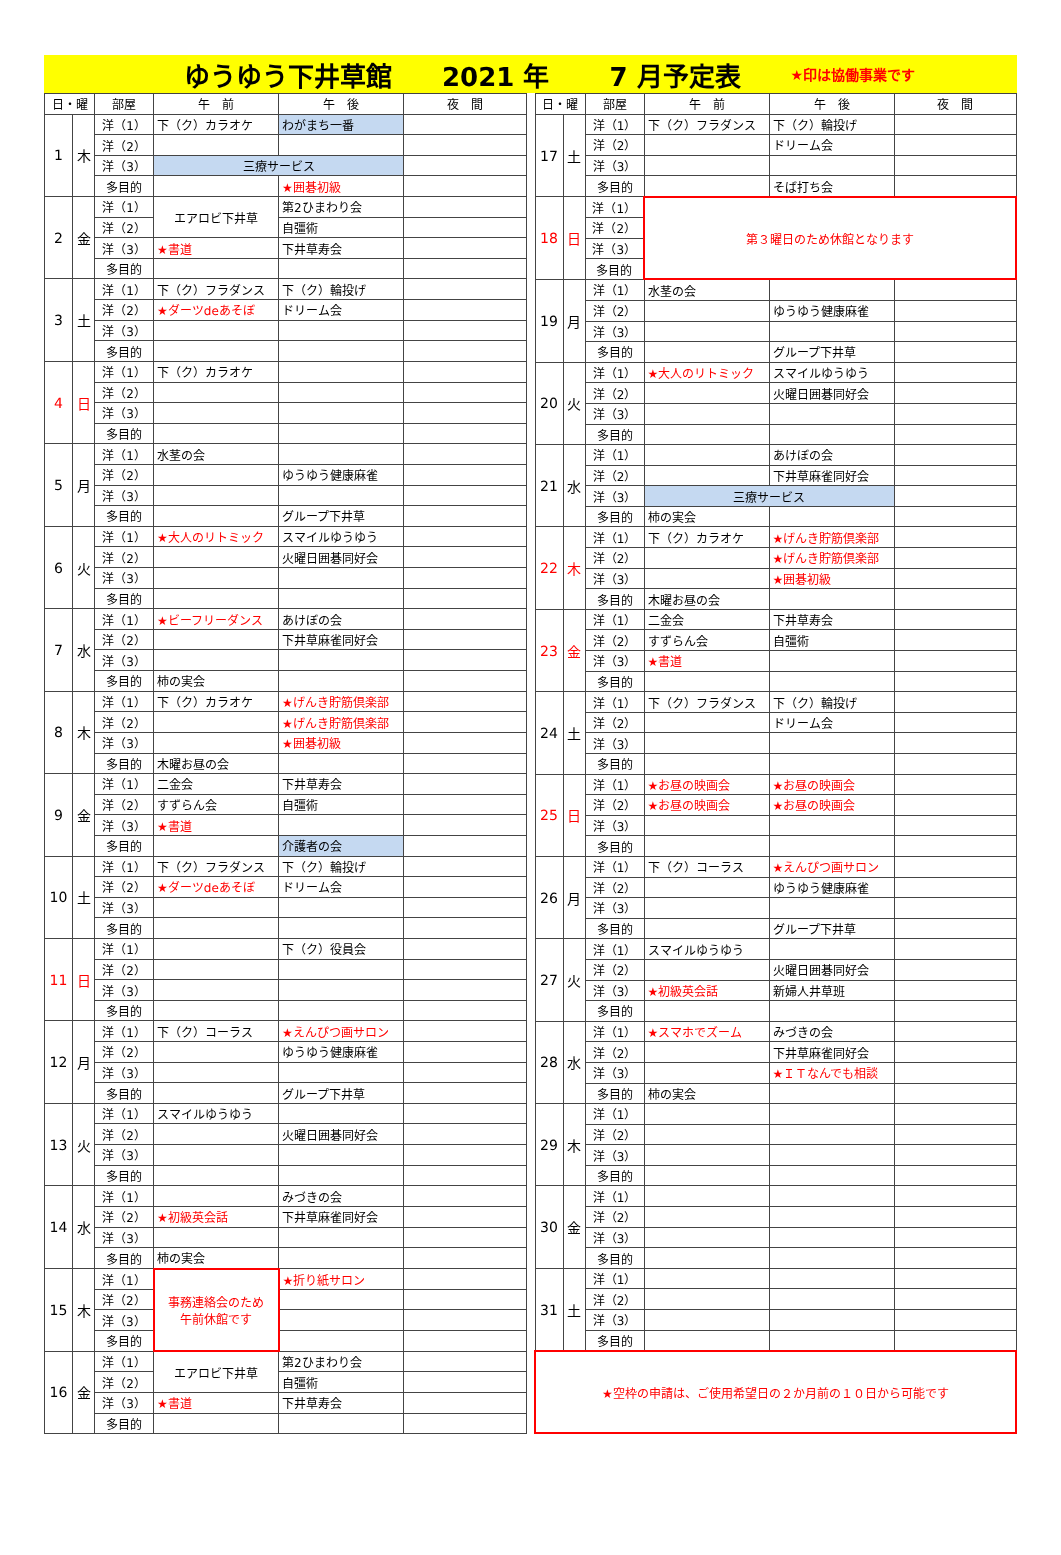ゆうゆう下井草館 2021 年 7 月予定表 ★印は協働事業です
| 日・曜 | | 部屋 | 午 前 | 午 後 | 夜 間 |
| --- | --- | --- | --- | --- | --- |
| 1 | 木 | 洋（1） | 下（ク）カラオケ | わがまち一番 | |
| | | 洋（2） | | | |
| | | 洋（3） | 三療サービス | | |
| | | 多目的 | | ★囲碁初級 | |
| 2 | 金 | 洋（1） | エアロビ下井草 | 第2ひまわり会 | |
| | | 洋（2） | | 自彊術 | |
| | | 洋（3） | ★書道 | 下井草寿会 | |
| | | 多目的 | | | |
| 3 | 土 | 洋（1） | 下（ク）フラダンス | 下（ク）輪投げ | |
| | | 洋（2） | ★ダーツdeあそぼ | ドリーム会 | |
| | | 洋（3） | | | |
| | | 多目的 | | | |
| 4 | 日 | 洋（1） | 下（ク）カラオケ | | |
| | | 洋（2） | | | |
| | | 洋（3） | | | |
| | | 多目的 | | | |
| 5 | 月 | 洋（1） | 水茎の会 | | |
| | | 洋（2） | | ゆうゆう健康麻雀 | |
| | | 洋（3） | | | |
| | | 多目的 | | グループ下井草 | |
| 6 | 火 | 洋（1） | ★大人のリトミック | スマイルゆうゆう | |
| | | 洋（2） | | 火曜日囲碁同好会 | |
| | | 洋（3） | | | |
| | | 多目的 | | | |
| 7 | 水 | 洋（1） | ★ビーフリーダンス | あけぼの会 | |
| | | 洋（2） | | 下井草麻雀同好会 | |
| | | 洋（3） | | | |
| | | 多目的 | 柿の実会 | | |
| 8 | 木 | 洋（1） | 下（ク）カラオケ | ★げんき貯筋倶楽部 | |
| | | 洋（2） | | ★げんき貯筋倶楽部 | |
| | | 洋（3） | | ★囲碁初級 | |
| | | 多目的 | 木曜お昼の会 | | |
| 9 | 金 | 洋（1） | 二金会 | 下井草寿会 | |
| | | 洋（2） | すずらん会 | 自彊術 | |
| | | 洋（3） | ★書道 | | |
| | | 多目的 | | 介護者の会 | |
| 10 | 土 | 洋（1） | 下（ク）フラダンス | 下（ク）輪投げ | |
| | | 洋（2） | ★ダーツdeあそぼ | ドリーム会 | |
| | | 洋（3） | | | |
| | | 多目的 | | | |
| 11 | 日 | 洋（1） | | 下（ク）役員会 | |
| | | 洋（2） | | | |
| | | 洋（3） | | | |
| | | 多目的 | | | |
| 12 | 月 | 洋（1） | 下（ク）コーラス | ★えんぴつ画サロン | |
| | | 洋（2） | | ゆうゆう健康麻雀 | |
| | | 洋（3） | | | |
| | | 多目的 | | グループ下井草 | |
| 13 | 火 | 洋（1） | スマイルゆうゆう | | |
| | | 洋（2） | | 火曜日囲碁同好会 | |
| | | 洋（3） | | | |
| | | 多目的 | | | |
| 14 | 水 | 洋（1） | | みづきの会 | |
| | | 洋（2） | ★初級英会話 | 下井草麻雀同好会 | |
| | | 洋（3） | | | |
| | | 多目的 | 柿の実会 | | |
| 15 | 木 | 洋（1） | 事務連絡会のため 午前休館です | ★折り紙サロン | |
| | | 洋（2） | | | |
| | | 洋（3） | | | |
| | | 多目的 | | | |
| 16 | 金 | 洋（1） | エアロビ下井草 | 第2ひまわり会 | |
| | | 洋（2） | | 自彊術 | |
| | | 洋（3） | ★書道 | 下井草寿会 | |
| | | 多目的 | | | |
| 日・曜 | | 部屋 | 午 前 | 午 後 | 夜 間 |
| --- | --- | --- | --- | --- | --- |
| 17 | 土 | 洋（1） | 下（ク）フラダンス | 下（ク）輪投げ | |
| | | 洋（2） | | ドリーム会 | |
| | | 洋（3） | | | |
| | | 多目的 | | そば打ち会 | |
| 18 | 日 | 洋（1） | 第３曜日のため休館となります | | |
| | | 洋（2） | | | |
| | | 洋（3） | | | |
| | | 多目的 | | | |
| 19 | 月 | 洋（1） | 水茎の会 | | |
| | | 洋（2） | | ゆうゆう健康麻雀 | |
| | | 洋（3） | | | |
| | | 多目的 | | グループ下井草 | |
| 20 | 火 | 洋（1） | ★大人のリトミック | スマイルゆうゆう | |
| | | 洋（2） | | 火曜日囲碁同好会 | |
| | | 洋（3） | | | |
| | | 多目的 | | | |
| 21 | 水 | 洋（1） | | あけぼの会 | |
| | | 洋（2） | | 下井草麻雀同好会 | |
| | | 洋（3） | 三療サービス | | |
| | | 多目的 | 柿の実会 | | |
| 22 | 木 | 洋（1） | 下（ク）カラオケ | ★げんき貯筋倶楽部 | |
| | | 洋（2） | | ★げんき貯筋倶楽部 | |
| | | 洋（3） | | ★囲碁初級 | |
| | | 多目的 | 木曜お昼の会 | | |
| 23 | 金 | 洋（1） | 二金会 | 下井草寿会 | |
| | | 洋（2） | すずらん会 | 自彊術 | |
| | | 洋（3） | ★書道 | | |
| | | 多目的 | | | |
| 24 | 土 | 洋（1） | 下（ク）フラダンス | 下（ク）輪投げ | |
| | | 洋（2） | | ドリーム会 | |
| | | 洋（3） | | | |
| | | 多目的 | | | |
| 25 | 日 | 洋（1） | ★お昼の映画会 | ★お昼の映画会 | |
| | | 洋（2） | ★お昼の映画会 | ★お昼の映画会 | |
| | | 洋（3） | | | |
| | | 多目的 | | | |
| 26 | 月 | 洋（1） | 下（ク）コーラス | ★えんぴつ画サロン | |
| | | 洋（2） | | ゆうゆう健康麻雀 | |
| | | 洋（3） | | | |
| | | 多目的 | | グループ下井草 | |
| 27 | 火 | 洋（1） | スマイルゆうゆう | | |
| | | 洋（2） | | 火曜日囲碁同好会 | |
| | | 洋（3） | ★初級英会話 | 新婦人井草班 | |
| | | 多目的 | | | |
| 28 | 水 | 洋（1） | ★スマホでズーム | みづきの会 | |
| | | 洋（2） | | 下井草麻雀同好会 | |
| | | 洋（3） | | ★ＩＴなんでも相談 | |
| | | 多目的 | 柿の実会 | | |
| 29 | 木 | 洋（1） | | | |
| | | 洋（2） | | | |
| | | 洋（3） | | | |
| | | 多目的 | | | |
| 30 | 金 | 洋（1） | | | |
| | | 洋（2） | | | |
| | | 洋（3） | | | |
| | | 多目的 | | | |
| 31 | 土 | 洋（1） | | | |
| | | 洋（2） | | | |
| | | 洋（3） | | | |
| | | 多目的 | | | |
| ★空枠の申請は、ご使用希望日の２か月前の１０日から可能です | | | | | |